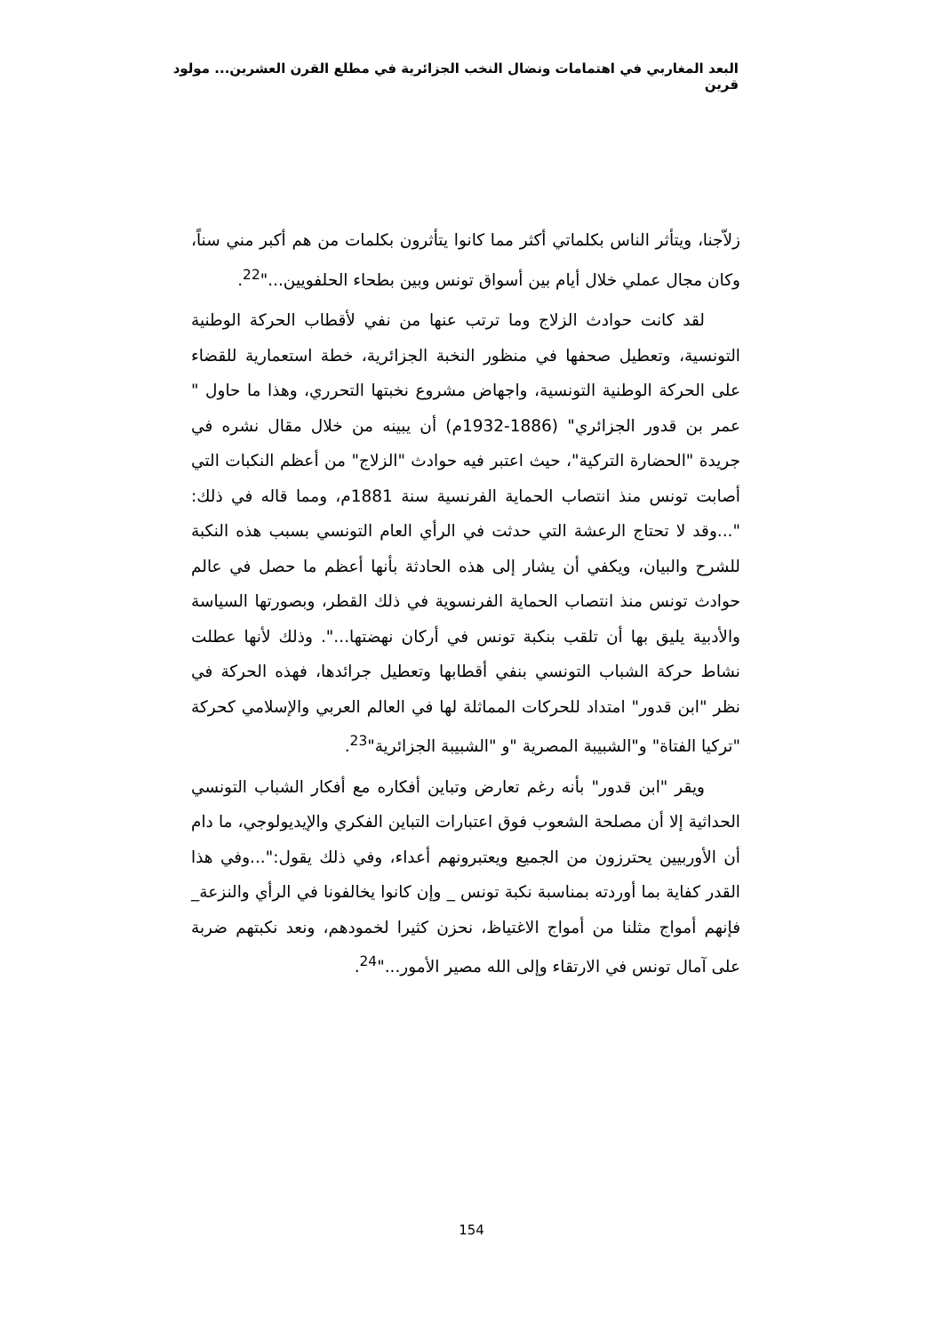البعد المغاربي في اهتمامات ونضال النخب الجزائرية في مطلع القرن العشرين... مولود قرين
زلاّجنا، ويتأثر الناس بكلماتي أكثر مما كانوا يتأثرون بكلمات من هم أكبر مني سناً، وكان مجال عملي خلال أيام بين أسواق تونس وبين بطحاء الحلفويين..."<sup>22</sup>.
لقد كانت حوادث الزلاج وما ترتب عنها من نفي لأقطاب الحركة الوطنية التونسية، وتعطيل صحفها في منظور النخبة الجزائرية، خطة استعمارية للقضاء على الحركة الوطنية التونسية، واجهاض مشروع نخبتها التحرري، وهذا ما حاول " عمر بن قدور الجزائري" (1886-1932م) أن يبينه من خلال مقال نشره في جريدة "الحضارة التركية"، حيث اعتبر فيه حوادث "الزلاج" من أعظم النكبات التي أصابت تونس منذ انتصاب الحماية الفرنسية سنة 1881م، ومما قاله في ذلك: "...وقد لا تحتاج الرعشة التي حدثت في الرأي العام التونسي بسبب هذه النكبة للشرح والبيان، ويكفي أن يشار إلى هذه الحادثة بأنها أعظم ما حصل في عالم حوادث تونس منذ انتصاب الحماية الفرنسوية في ذلك القطر، وبصورتها السياسة والأدبية يليق بها أن تلقب بنكبة تونس في أركان نهضتها...". وذلك لأنها عطلت نشاط حركة الشباب التونسي بنفي أقطابها وتعطيل جرائدها، فهذه الحركة في نظر "ابن قدور" امتداد للحركات المماثلة لها في العالم العربي والإسلامي كحركة "تركيا الفتاة" و"الشبيبة المصرية "و "الشبيبة الجزائرية"<sup>23</sup>.
ويقر "ابن قدور" بأنه رغم تعارض وتباين أفكاره مع أفكار الشباب التونسي الحداثية إلا أن مصلحة الشعوب فوق اعتبارات التباين الفكري والإيديولوجي، ما دام أن الأوربيين يحترزون من الجميع ويعتبرونهم أعداء، وفي ذلك يقول:"...وفي هذا القدر كفاية بما أوردته بمناسبة نكبة تونس _ وإن كانوا يخالفونا في الرأي والنزعة_ فإنهم أمواج مثلنا من أمواج الاغتياظ، نحزن كثيرا لخمودهم، ونعد نكبتهم ضربة على آمال تونس في الارتقاء وإلى الله مصير الأمور..."<sup>24</sup>.
154